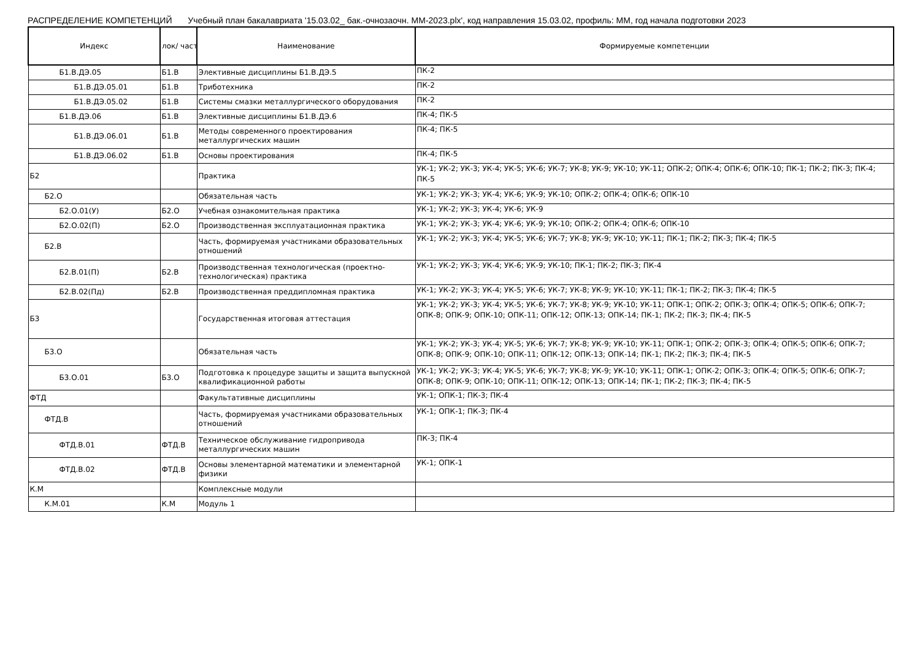РАСПРЕДЕЛЕНИЕ КОМПЕТЕНЦИЙ Учебный план бакалавриата '15.03.02_ бак.-очнозаочн. ММ-2023.plx', код направления 15.03.02, профиль: ММ, год начала подготовки 2023
| Индекс | лок/ част | Наименование | Формируемые компетенции |
| --- | --- | --- | --- |
| Б1.В.ДЭ.05 | Б1.В | Элективные дисциплины Б1.В.ДЭ.5 | ПК-2 |
| Б1.В.ДЭ.05.01 | Б1.В | Триботехника | ПК-2 |
| Б1.В.ДЭ.05.02 | Б1.В | Системы смазки металлургического оборудования | ПК-2 |
| Б1.В.ДЭ.06 | Б1.В | Элективные дисциплины Б1.В.ДЭ.6 | ПК-4; ПК-5 |
| Б1.В.ДЭ.06.01 | Б1.В | Методы современного проектирования металлургических машин | ПК-4; ПК-5 |
| Б1.В.ДЭ.06.02 | Б1.В | Основы проектирования | ПК-4; ПК-5 |
| Б2 | | Практика | УК-1; УК-2; УК-3; УК-4; УК-5; УК-6; УК-7; УК-8; УК-9; УК-10; УК-11; ОПК-2; ОПК-4; ОПК-6; ОПК-10; ПК-1; ПК-2; ПК-3; ПК-4; ПК-5 |
| Б2.О | | Обязательная часть | УК-1; УК-2; УК-3; УК-4; УК-6; УК-9; УК-10; ОПК-2; ОПК-4; ОПК-6; ОПК-10 |
| Б2.О.01(У) | Б2.О | Учебная ознакомительная практика | УК-1; УК-2; УК-3; УК-4; УК-6; УК-9 |
| Б2.О.02(П) | Б2.О | Производственная эксплуатационная практика | УК-1; УК-2; УК-3; УК-4; УК-6; УК-9; УК-10; ОПК-2; ОПК-4; ОПК-6; ОПК-10 |
| Б2.В | | Часть, формируемая участниками образовательных отношений | УК-1; УК-2; УК-3; УК-4; УК-5; УК-6; УК-7; УК-8; УК-9; УК-10; УК-11; ПК-1; ПК-2; ПК-3; ПК-4; ПК-5 |
| Б2.В.01(П) | Б2.В | Производственная технологическая (проектно-технологическая) практика | УК-1; УК-2; УК-3; УК-4; УК-6; УК-9; УК-10; ПК-1; ПК-2; ПК-3; ПК-4 |
| Б2.В.02(Пд) | Б2.В | Производственная преддипломная практика | УК-1; УК-2; УК-3; УК-4; УК-5; УК-6; УК-7; УК-8; УК-9; УК-10; УК-11; ПК-1; ПК-2; ПК-3; ПК-4; ПК-5 |
| Б3 | | Государственная итоговая аттестация | УК-1; УК-2; УК-3; УК-4; УК-5; УК-6; УК-7; УК-8; УК-9; УК-10; УК-11; ОПК-1; ОПК-2; ОПК-3; ОПК-4; ОПК-5; ОПК-6; ОПК-7; ОПК-8; ОПК-9; ОПК-10; ОПК-11; ОПК-12; ОПК-13; ОПК-14; ПК-1; ПК-2; ПК-3; ПК-4; ПК-5 |
| Б3.О | | Обязательная часть | УК-1; УК-2; УК-3; УК-4; УК-5; УК-6; УК-7; УК-8; УК-9; УК-10; УК-11; ОПК-1; ОПК-2; ОПК-3; ОПК-4; ОПК-5; ОПК-6; ОПК-7; ОПК-8; ОПК-9; ОПК-10; ОПК-11; ОПК-12; ОПК-13; ОПК-14; ПК-1; ПК-2; ПК-3; ПК-4; ПК-5 |
| Б3.О.01 | Б3.О | Подготовка к процедуре защиты и защита выпускной квалификационной работы | УК-1; УК-2; УК-3; УК-4; УК-5; УК-6; УК-7; УК-8; УК-9; УК-10; УК-11; ОПК-1; ОПК-2; ОПК-3; ОПК-4; ОПК-5; ОПК-6; ОПК-7; ОПК-8; ОПК-9; ОПК-10; ОПК-11; ОПК-12; ОПК-13; ОПК-14; ПК-1; ПК-2; ПК-3; ПК-4; ПК-5 |
| ФТД | | Факультативные дисциплины | УК-1; ОПК-1; ПК-3; ПК-4 |
| ФТД.В | | Часть, формируемая участниками образовательных отношений | УК-1; ОПК-1; ПК-3; ПК-4 |
| ФТД.В.01 | ФТД.В | Техническое обслуживание гидропривода металлургических машин | ПК-3; ПК-4 |
| ФТД.В.02 | ФТД.В | Основы элементарной математики и элементарной физики | УК-1; ОПК-1 |
| К.М | | Комплексные модули | |
| К.М.01 | К.М | Модуль 1 | |